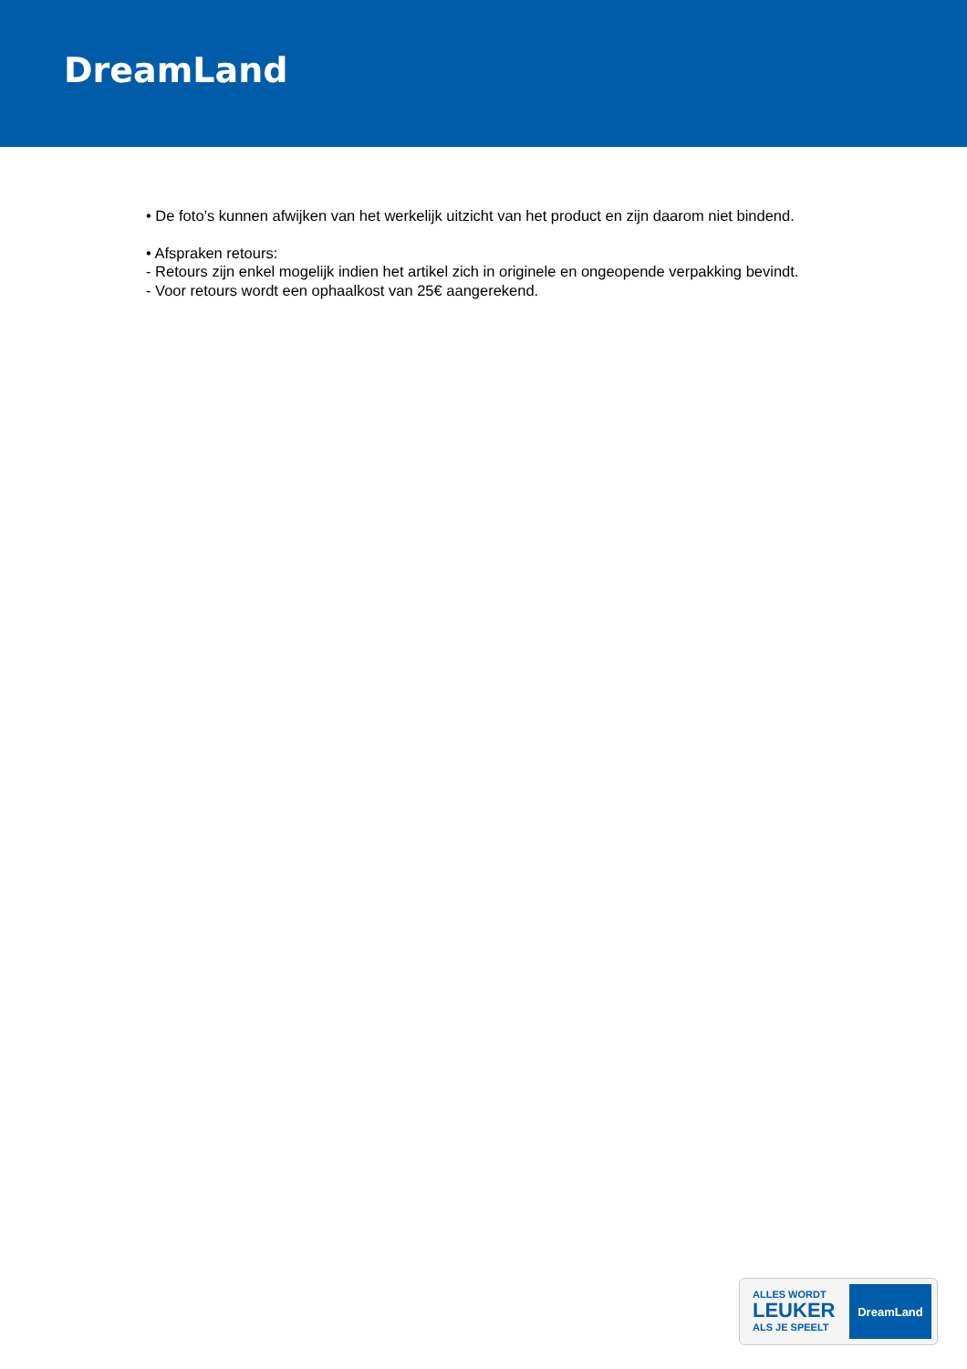DreamLand
• De foto’s kunnen afwijken van het werkelijk uitzicht van het product en zijn daarom niet bindend.
• Afspraken retours:
- Retours zijn enkel mogelijk indien het artikel zich in originele en ongeopende verpakking bevindt.
- Voor retours wordt een ophaalkost van 25€ aangerekend.
ALLES WORDT
LEUKER
ALS JE SPEELT
DreamLand